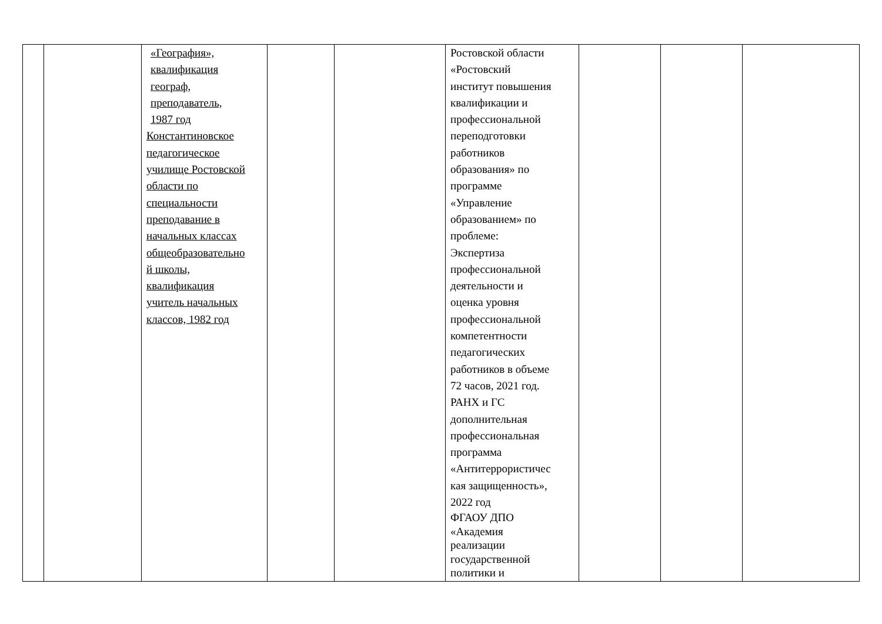| | | «География», квалификация географ, преподаватель, 1987 год Константиновское педагогическое училище Ростовской области по специальности преподавание в начальных классах общеобразовательно й школы, квалификация учитель начальных классов, 1982 год | | | Ростовской области «Ростовский институт повышения квалификации и профессиональной переподготовки работников образования» по программе «Управление образованием» по проблеме: Экспертиза профессиональной деятельности и оценка уровня профессиональной компетентности педагогических работников в объеме 72 часов, 2021 год. РАНХ и ГС дополнительная профессиональная программа «Антитеррористичес кая защищенность», 2022 год ФГАОУ ДПО «Академия реализации государственной политики и | | | |